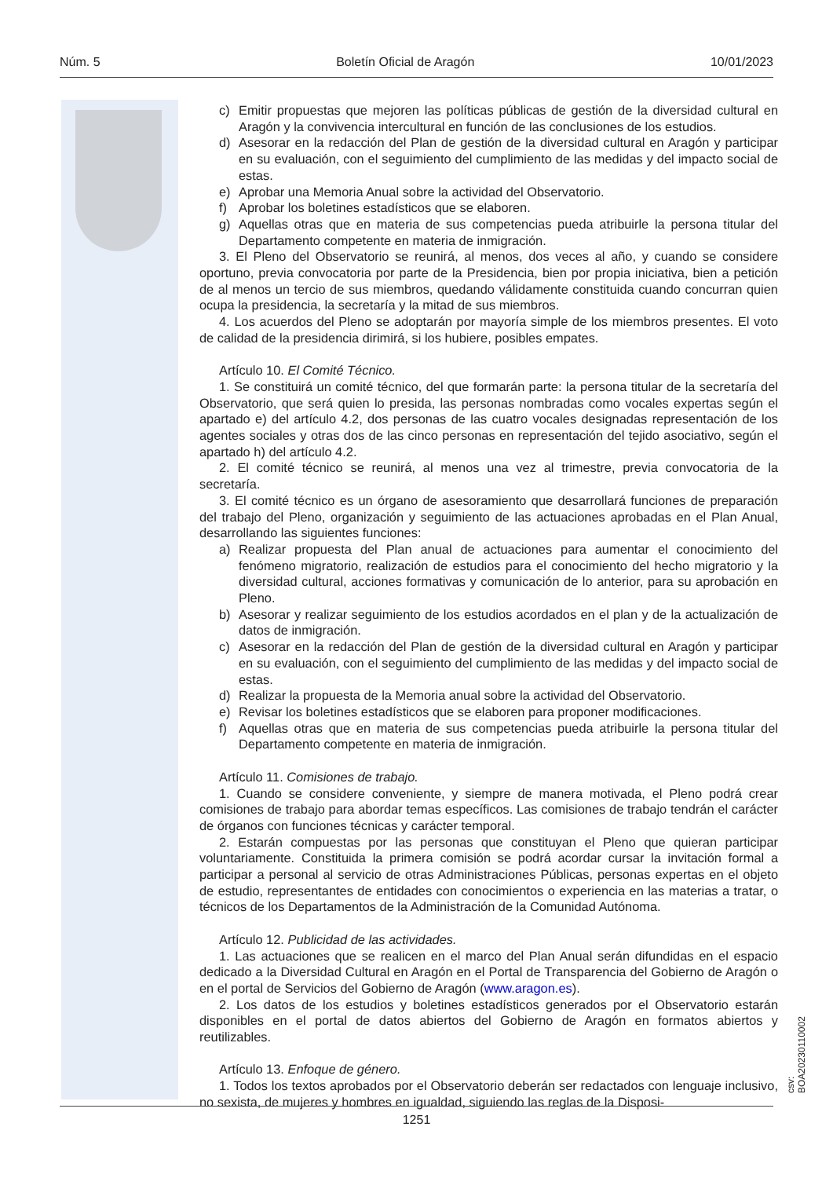Núm. 5 Boletín Oficial de Aragón 10/01/2023
c) Emitir propuestas que mejoren las políticas públicas de gestión de la diversidad cultural en Aragón y la convivencia intercultural en función de las conclusiones de los estudios.
d) Asesorar en la redacción del Plan de gestión de la diversidad cultural en Aragón y participar en su evaluación, con el seguimiento del cumplimiento de las medidas y del impacto social de estas.
e) Aprobar una Memoria Anual sobre la actividad del Observatorio.
f) Aprobar los boletines estadísticos que se elaboren.
g) Aquellas otras que en materia de sus competencias pueda atribuirle la persona titular del Departamento competente en materia de inmigración.
3. El Pleno del Observatorio se reunirá, al menos, dos veces al año, y cuando se considere oportuno, previa convocatoria por parte de la Presidencia, bien por propia iniciativa, bien a petición de al menos un tercio de sus miembros, quedando válidamente constituida cuando concurran quien ocupa la presidencia, la secretaría y la mitad de sus miembros.
4. Los acuerdos del Pleno se adoptarán por mayoría simple de los miembros presentes. El voto de calidad de la presidencia dirimirá, si los hubiere, posibles empates.
Artículo 10. El Comité Técnico.
1. Se constituirá un comité técnico, del que formarán parte: la persona titular de la secretaría del Observatorio, que será quien lo presida, las personas nombradas como vocales expertas según el apartado e) del artículo 4.2, dos personas de las cuatro vocales designadas representación de los agentes sociales y otras dos de las cinco personas en representación del tejido asociativo, según el apartado h) del artículo 4.2.
2. El comité técnico se reunirá, al menos una vez al trimestre, previa convocatoria de la secretaría.
3. El comité técnico es un órgano de asesoramiento que desarrollará funciones de preparación del trabajo del Pleno, organización y seguimiento de las actuaciones aprobadas en el Plan Anual, desarrollando las siguientes funciones:
a) Realizar propuesta del Plan anual de actuaciones para aumentar el conocimiento del fenómeno migratorio, realización de estudios para el conocimiento del hecho migratorio y la diversidad cultural, acciones formativas y comunicación de lo anterior, para su aprobación en Pleno.
b) Asesorar y realizar seguimiento de los estudios acordados en el plan y de la actualización de datos de inmigración.
c) Asesorar en la redacción del Plan de gestión de la diversidad cultural en Aragón y participar en su evaluación, con el seguimiento del cumplimiento de las medidas y del impacto social de estas.
d) Realizar la propuesta de la Memoria anual sobre la actividad del Observatorio.
e) Revisar los boletines estadísticos que se elaboren para proponer modificaciones.
f) Aquellas otras que en materia de sus competencias pueda atribuirle la persona titular del Departamento competente en materia de inmigración.
Artículo 11. Comisiones de trabajo.
1. Cuando se considere conveniente, y siempre de manera motivada, el Pleno podrá crear comisiones de trabajo para abordar temas específicos. Las comisiones de trabajo tendrán el carácter de órganos con funciones técnicas y carácter temporal.
2. Estarán compuestas por las personas que constituyan el Pleno que quieran participar voluntariamente. Constituida la primera comisión se podrá acordar cursar la invitación formal a participar a personal al servicio de otras Administraciones Públicas, personas expertas en el objeto de estudio, representantes de entidades con conocimientos o experiencia en las materias a tratar, o técnicos de los Departamentos de la Administración de la Comunidad Autónoma.
Artículo 12. Publicidad de las actividades.
1. Las actuaciones que se realicen en el marco del Plan Anual serán difundidas en el espacio dedicado a la Diversidad Cultural en Aragón en el Portal de Transparencia del Gobierno de Aragón o en el portal de Servicios del Gobierno de Aragón (www.aragon.es).
2. Los datos de los estudios y boletines estadísticos generados por el Observatorio estarán disponibles en el portal de datos abiertos del Gobierno de Aragón en formatos abiertos y reutilizables.
Artículo 13. Enfoque de género.
1. Todos los textos aprobados por el Observatorio deberán ser redactados con lenguaje inclusivo, no sexista, de mujeres y hombres en igualdad, siguiendo las reglas de la Disposi-
csv: BOA20230110002
1251